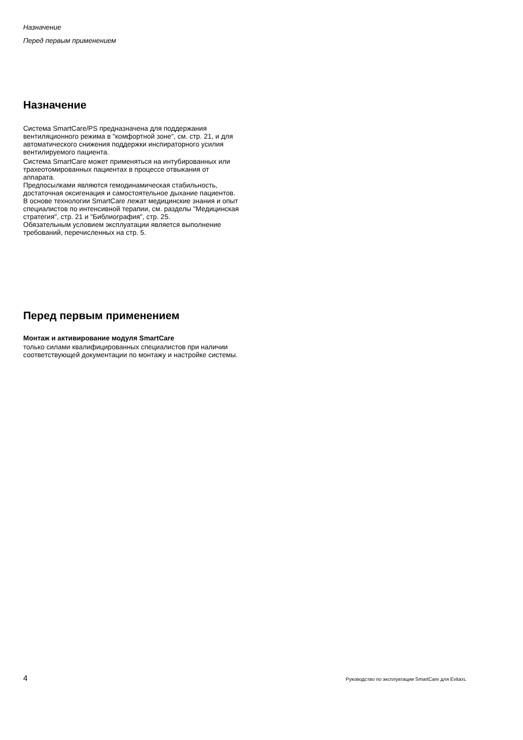Назначение
Перед первым применением
Назначение
Система SmartCare/PS предназначена для поддержания вентиляционного режима в "комфортной зоне", см. стр. 21, и для автоматического снижения поддержки инспираторного усилия вентилируемого пациента.
Система SmartCare может применяться на интубированных или трахеотомированных пациентах в процессе отвыкания от аппарата.
Предпосылками являются гемодинамическая стабильность, достаточная оксигенация и самостоятельное дыхание пациентов.
В основе технологии SmartCare лежат медицинские знания и опыт специалистов по интенсивной терапии, см. разделы "Медицинская стратегия", стр. 21 и "Библиография", стр. 25.
Обязательным условием эксплуатации является выполнение требований, перечисленных на стр. 5.
Перед первым применением
Монтаж и активирование модуля SmartCare
только силами квалифицированных специалистов при наличии соответствующей документации по монтажу и настройке системы.
4 Руководство по эксплуатации SmartCare для EvitaXL